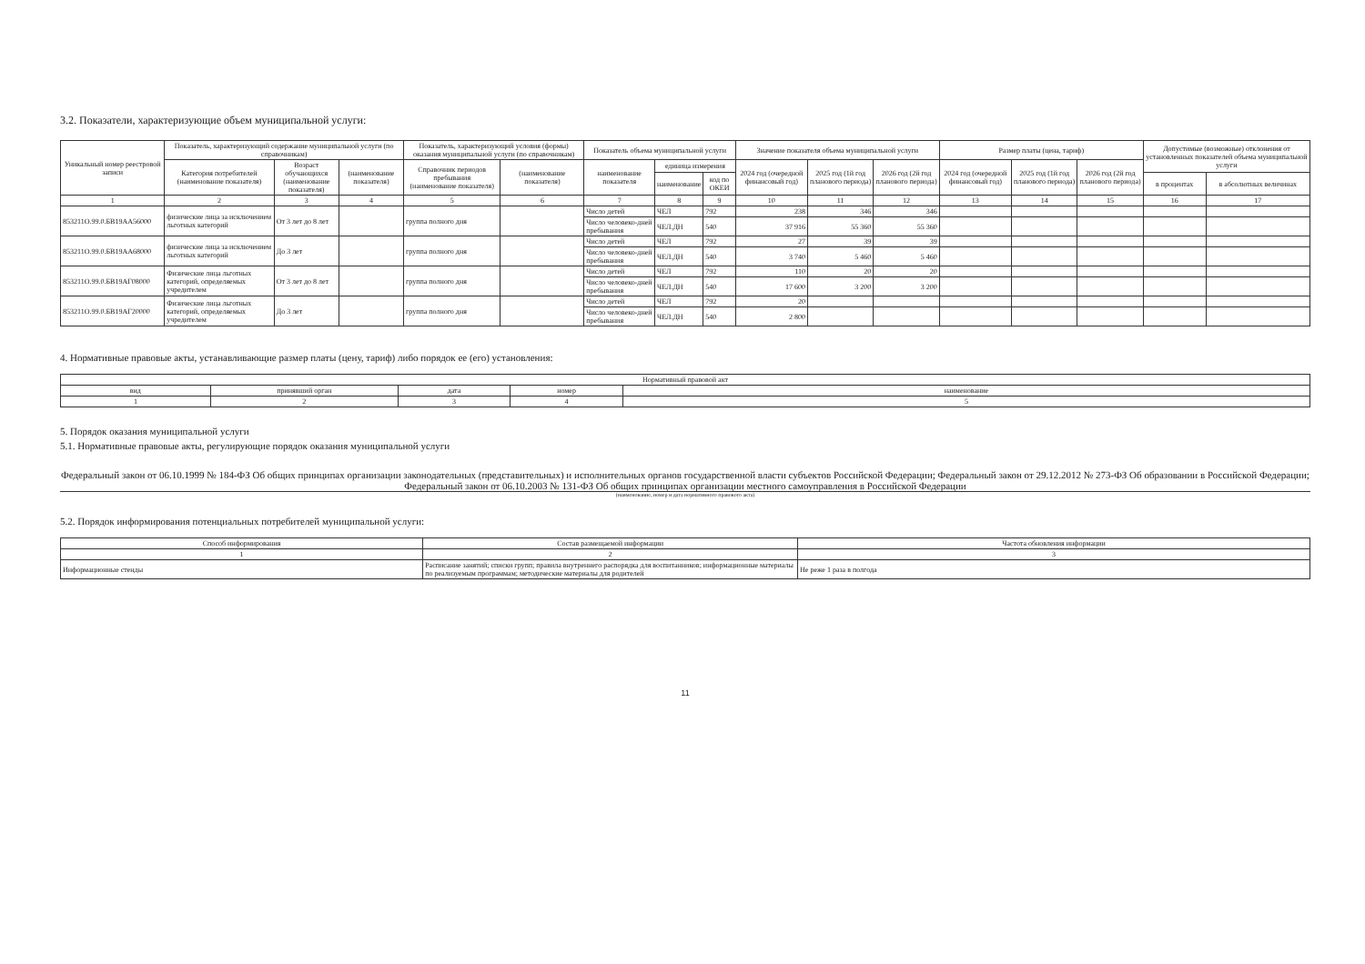3.2. Показатели, характеризующие объем муниципальной услуги:
| Уникальный номер реестровой записи | Показатель, характеризующий содержание муниципальной услуги (по справочникам) | | | Показатель, характеризующий условия (формы) оказания муниципальной услуги (по справочникам) | | Показатель объема муниципальной услуги | | | Значение показателя объема муниципальной услуги | | | Размер платы (цена, тариф) | | | Допустимые (возможные) отклонения от установленных показателей объема муниципальной услуги | |
| --- | --- | --- | --- | --- | --- | --- | --- | --- | --- | --- | --- | --- | --- | --- | --- | --- |
| | Категория потребителей (наименование показателя) | Возраст обучающихся (наименование показателя) | (наименование показателя) | Справочник периодов пребывания (наименование показателя) | (наименование показателя) | наименование показателя | единица измерения | | 2024 год (очередной финансовый год) | 2025 год (1й год планового периода) | 2026 год (2й год планового периода) | 2024 год (очередной финансовый год) | 2025 год (1й год планового периода) | 2026 год (2й год планового периода) | | |
| | | | | | | | наименование | код по ОКЕИ | | | | | | | в процентах | в абсолютных величинах |
| 1 | 2 | 3 | 4 | 5 | 6 | 7 | 8 | 9 | 10 | 11 | 12 | 13 | 14 | 15 | 16 | 17 |
| 853211О.99.0.БВ19АА56000 | физические лица за исключением льготных категорий | От 3 лет до 8 лет | | группа полного дня | | Число детей | ЧЕЛ | 792 | 238 | 346 | 346 | | | | | |
| | | | | | | Число человеко-дней пребывания | ЧЕЛ.ДН | 540 | 37 916 | 55 360 | 55 360 | | | | | |
| 853211О.99.0.БВ19АА68000 | физические лица за исключением льготных категорий | До 3 лет | | группа полного дня | | Число детей | ЧЕЛ | 792 | 27 | 39 | 39 | | | | | |
| | | | | | | Число человеко-дней пребывания | ЧЕЛ.ДН | 540 | 3 740 | 5 460 | 5 460 | | | | | |
| 853211О.99.0.БВ19АГ08000 | Физические лица льготных категорий, определяемых учредителем | От 3 лет до 8 лет | | группа полного дня | | Число детей | ЧЕЛ | 792 | 110 | 20 | 20 | | | | | |
| | | | | | | Число человеко-дней пребывания | ЧЕЛ.ДН | 540 | 17 600 | 3 200 | 3 200 | | | | | |
| 853211О.99.0.БВ19АГ20000 | Физические лица льготных категорий, определяемых учредителем | До 3 лет | | группа полного дня | | Число детей | ЧЕЛ | 792 | 20 | | | | | | | |
| | | | | | | Число человеко-дней пребывания | ЧЕЛ.ДН | 540 | 2 800 | | | | | | | |
4. Нормативные правовые акты, устанавливающие размер платы (цену, тариф) либо порядок ее (его) установления:
| Нормативный правовой акт | | | | |
| --- | --- | --- | --- | --- |
| вид | принявший орган | дата | номер | наименование |
| 1 | 2 | 3 | 4 | 5 |
5. Порядок оказания муниципальной услуги
5.1. Нормативные правовые акты, регулирующие порядок оказания муниципальной услуги
Федеральный закон от 06.10.1999 № 184-ФЗ Об общих принципах организации законодательных (представительных) и исполнительных органов государственной власти субъектов Российской Федерации; Федеральный закон от 29.12.2012 № 273-ФЗ Об образовании в Российской Федерации; Федеральный закон от 06.10.2003 № 131-ФЗ Об общих принципах организации местного самоуправления в Российской Федерации
(наименование, номер и дата нормативного правового акта)
5.2. Порядок информирования потенциальных потребителей муниципальной услуги:
| Способ информирования | Состав размещаемой информации | Частота обновления информации |
| --- | --- | --- |
| 1 | 2 | 3 |
| Информационные стенды | Расписание занятий; списки групп; правила внутреннего распорядка для воспитанников; информационные материалы по реализуемым программам; методические материалы для родителей | Не реже 1 раза в полгода |
11